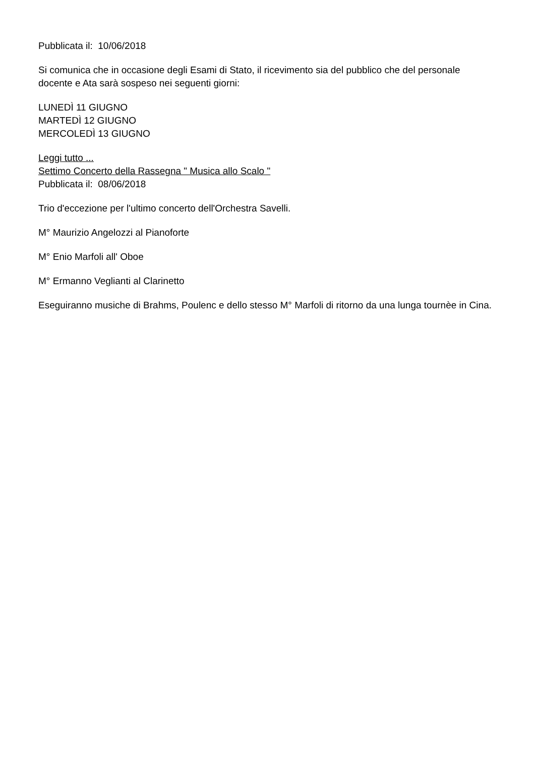Pubblicata il: 10/06/2018
Si comunica che in occasione degli Esami di Stato, il ricevimento sia del pubblico che del personale docente e Ata sarà sospeso nei seguenti giorni:
LUNEDÌ 11 GIUGNO
MARTEDÌ 12 GIUGNO
MERCOLEDÌ 13 GIUGNO
Leggi tutto ...
Settimo Concerto della Rassegna " Musica allo Scalo "
Pubblicata il: 08/06/2018
Trio d'eccezione per l'ultimo concerto dell'Orchestra Savelli.
M° Maurizio Angelozzi al Pianoforte
M° Enio Marfoli all' Oboe
M° Ermanno Veglianti al Clarinetto
Eseguiranno musiche di Brahms, Poulenc e dello stesso M° Marfoli di ritorno da una lunga tournèe in Cina.